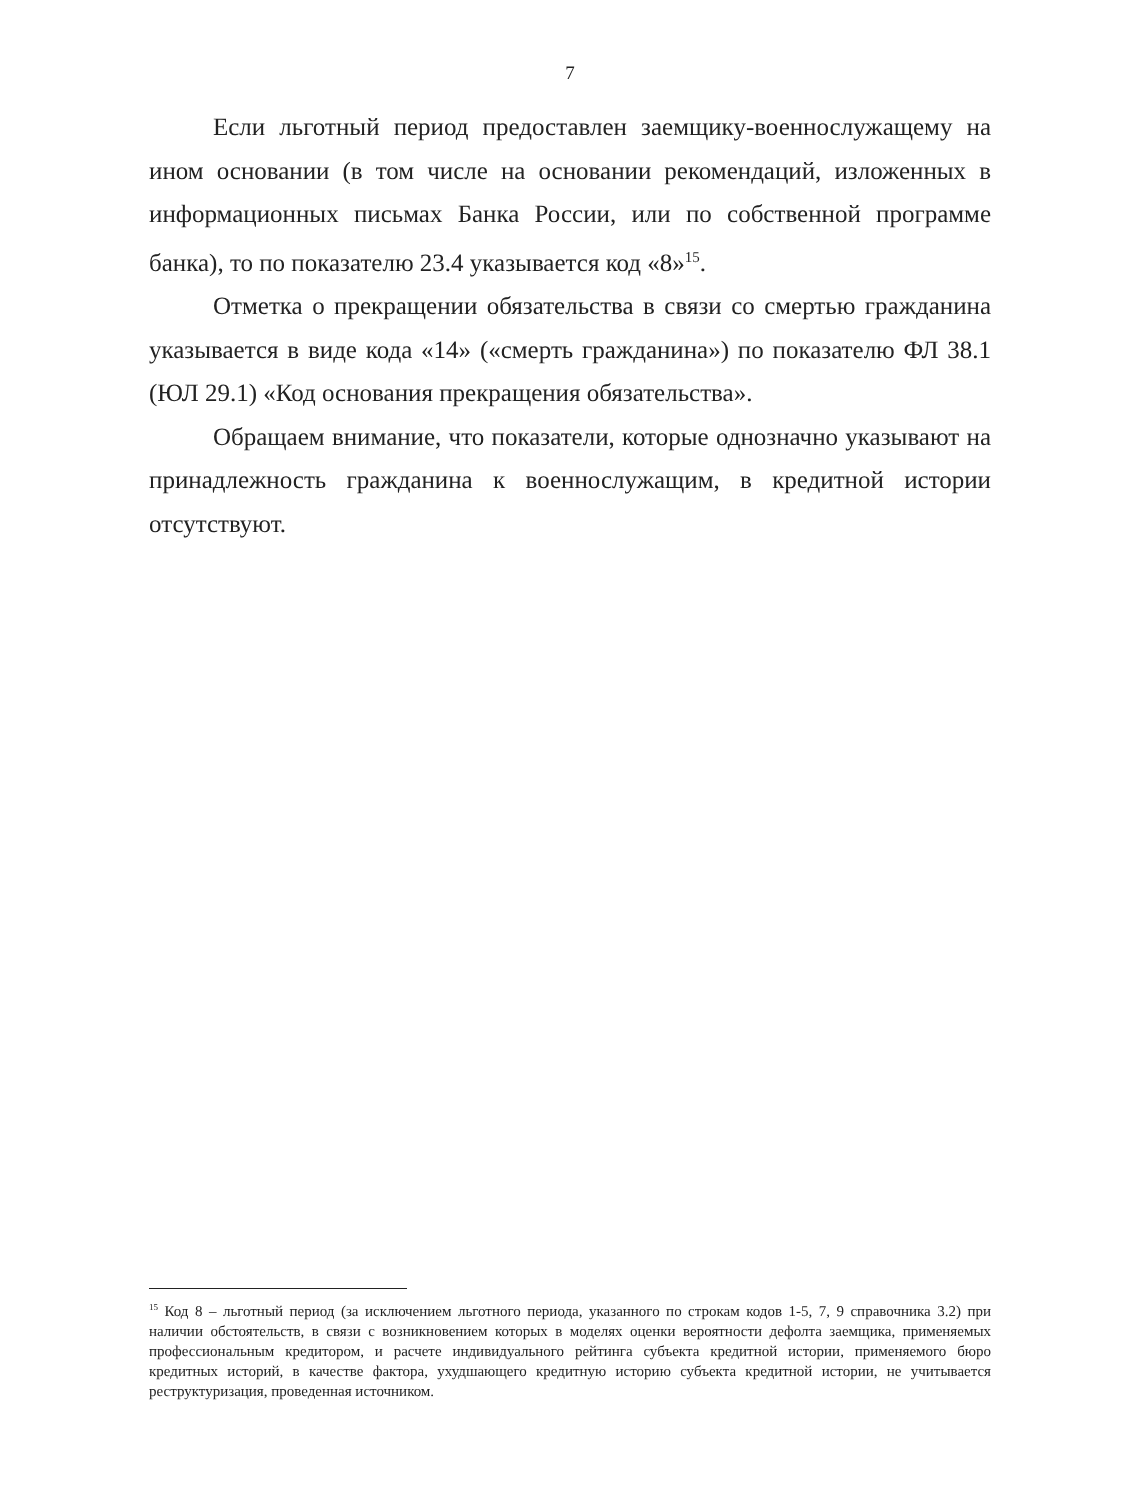7
Если льготный период предоставлен заемщику-военнослужащему на ином основании (в том числе на основании рекомендаций, изложенных в информационных письмах Банка России, или по собственной программе банка), то по показателю 23.4 указывается код «8»<sup>15</sup>.
Отметка о прекращении обязательства в связи со смертью гражданина указывается в виде кода «14» («смерть гражданина») по показателю ФЛ 38.1 (ЮЛ 29.1) «Код основания прекращения обязательства».
Обращаем внимание, что показатели, которые однозначно указывают на принадлежность гражданина к военнослужащим, в кредитной истории отсутствуют.
<sup>15</sup> Код 8 – льготный период (за исключением льготного периода, указанного по строкам кодов 1-5, 7, 9 справочника 3.2) при наличии обстоятельств, в связи с возникновением которых в моделях оценки вероятности дефолта заемщика, применяемых профессиональным кредитором, и расчете индивидуального рейтинга субъекта кредитной истории, применяемого бюро кредитных историй, в качестве фактора, ухудшающего кредитную историю субъекта кредитной истории, не учитывается реструктуризация, проведенная источником.